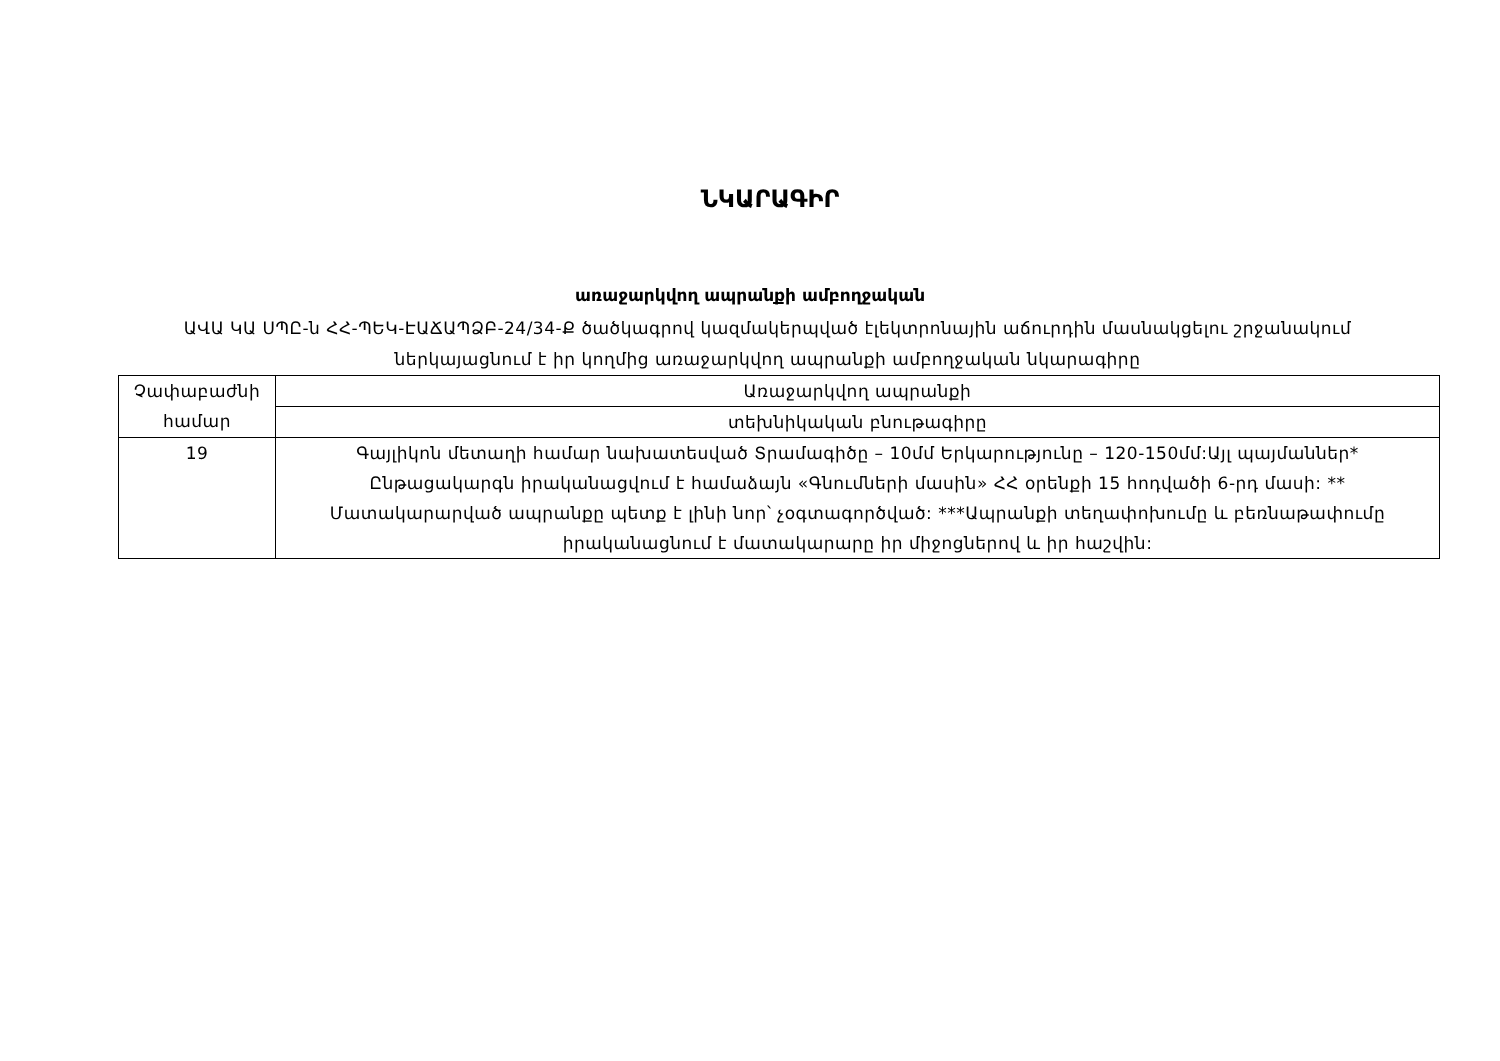ՆԿԱՐԱԳԻՐ
առաջարկվող ապրանքի ամբողջական
ԱՎԱ ԿԱ ՍՊԸ-ն ՀՀ-ՊԵԿ-ԷԱՃԱՊՁԲ-24/34-Ք ծածկագրով կազմակերպված էլեկտրոնային աճուրդին մասնակցելու շրջանակում ներկայացնում է իր կողմից առաջարկվող ապրանքի ամբողջական նկարագիրը
| Չափաբաժնի համար | Առաջարկվող ապրանքի |
| | տեխնիկական բնութագիրը |
| 19 | Գայլիկոն մետաղի համար նախատեսված Տրամագիծը – 10մմ Երկարությունը – 120-150մմ:Այլ պայմաններ* Ընթացակարգն իրականացվում է համաձայն «Գնումների մասին» ՀՀ օրենքի 15 հոդվածի 6-րդ մասի: ** Մատակարարված ապրանքը պետք է լինի նոր՝ չօգտագործված: ***Ապրանքի տեղափոխումը և բեռնաթափումը իրականացնում է մատակարարը իր միջոցներով և իր հաշվին: |